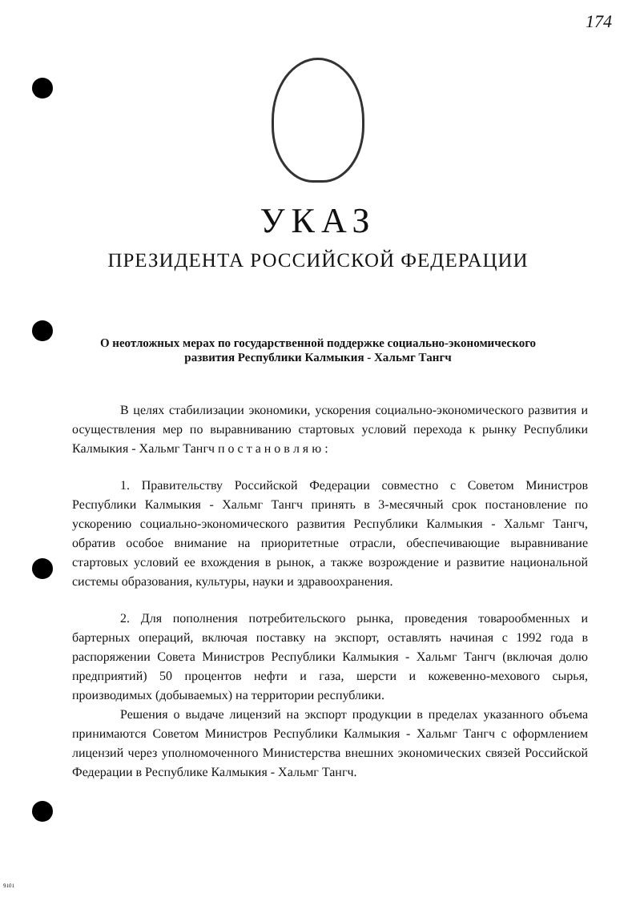174
УКАЗ
ПРЕЗИДЕНТА РОССИЙСКОЙ ФЕДЕРАЦИИ
О неотложных мерах по государственной поддержке социально-экономического
развития Республики Калмыкия - Хальмг Тангч
В целях стабилизации экономики, ускорения социально-экономического развития и осуществления мер по выравниванию стартовых условий перехода к рынку Республики Калмыкия - Хальмг Тангч п о с т а н о в л я ю :
1. Правительству Российской Федерации совместно с Советом Министров Республики Калмыкия - Хальмг Тангч принять в 3-месячный срок постановление по ускорению социально-экономического развития Республики Калмыкия - Хальмг Тангч, обратив особое внимание на приоритетные отрасли, обеспечивающие выравнивание стартовых условий ее вхождения в рынок, а также возрождение и развитие национальной системы образования, культуры, науки и здравоохранения.
2. Для пополнения потребительского рынка, проведения товарообменных и бартерных операций, включая поставку на экспорт, оставлять начиная с 1992 года в распоряжении Совета Министров Республики Калмыкия - Хальмг Тангч (включая долю предприятий) 50 процентов нефти и газа, шерсти и кожевенно-мехового сырья, производимых (добываемых) на территории республики.
Решения о выдаче лицензий на экспорт продукции в пределах указанного объема принимаются Советом Министров Республики Калмыкия - Хальмг Тангч с оформлением лицензий через уполномоченного Министерства внешних экономических связей Российской Федерации в Республике Калмыкия - Хальмг Тангч.
9101